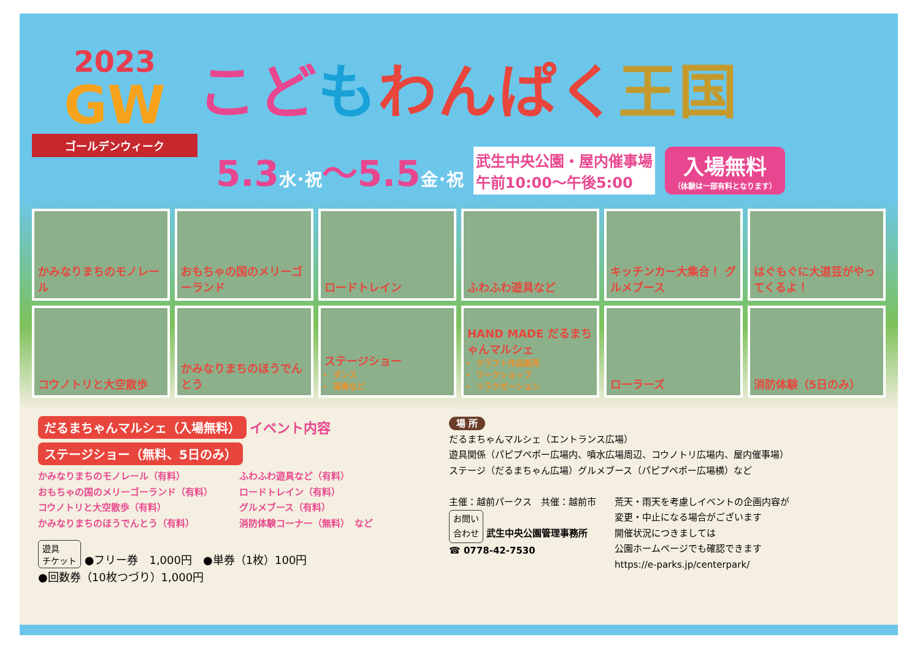2023
GW
ゴールデンウィーク
こどもわんぱく 王国
5.3水･祝～5.5金･祝
武生中央公園・屋内催事場
午前10:00～午後5:00
入場無料
（体験は一部有料となります）
かみなりまちのモノレール
おもちゃの国のメリーゴーランド
ロードトレイン
ふわふわ遊具など
キッチンカー大集合！ グルメブース
はぐもぐに大道芸がやってくるよ！
コウノトリと大空散歩
かみなりまちのほうでんとう
ステージショー
ダンス
演奏など
HAND MADE だるまちゃんマルシェ
クラフト作品販売
ワークショップ
リラクゼーション
ローラーズ
消防体験（5日のみ）
だるまちゃんマルシェ（入場無料）
イベント内容
ステージショー（無料、5日のみ）
かみなりまちのモノレール（有料）
おもちゃの国のメリーゴーランド（有料）
コウノトリと大空散歩（有料）
かみなりまちのほうでんとう（有料）
ふわふわ遊具など（有料）
ロードトレイン（有料）
グルメブース（有料）
消防体験コーナー（無料）　など
遊具
チケット ●フリー券　1,000円　●単券（1枚）100円
●回数券（10枚つづり）1,000円
場 所
だるまちゃんマルシェ（エントランス広場）
遊具関係（パピプペポー広場内、噴水広場周辺、コウノトリ広場内、屋内催事場）
ステージ（だるまちゃん広場）グルメブース（パピプペポー広場横）など
主催：越前パークス　共催：越前市
お問い
合わせ 武生中央公園管理事務所
☎ 0778-42-7530
荒天・雨天を考慮しイベントの企画内容が
変更・中止になる場合がございます
開催状況につきましては
公園ホームページでも確認できます
https://e-parks.jp/centerpark/